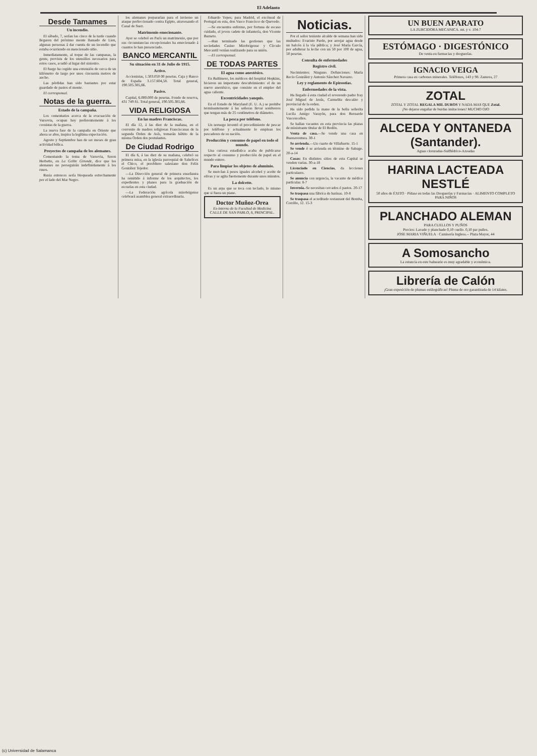El Adelanto
Desde Tamames
Un incendio.
El sábado, 7, serían las cinco de la tarde cuando llegaron del próximo monte llamado de Lien, algunas personas á dar cuenta de un incendio que estaba ocurriendo en mencionado sitio.
Inmediatamente, al toque de las campanas, la gente, provista de los utensilios necesarios para estos casos, acudió al lugar del siniestro.
El fuego ha cogido una extensión de cerca de un kilómetro de largo por unos cincuenta metros de ancho.
Las pérdidas han sido bastantes por estar guardado de pastos el monte.
El corresponsal.
Notas de la guerra.
Estado de la campaña.
Los comentarios acerca de la evacuación de Varsovia, ocupan hoy preferentemente á los cronistas de la guerra.
La nueva fase de la campaña en Oriente que ahora se abre, inspira la legítima expectación.
Agosto y Septiembre han de ser meses de gran actividad bélica.
Proyectos de campaña de los alemanes.
Comentando la toma de Varsovia, Seron Herbette, en La Gelite Gironde, dice que los alemanes no perseguirán indefinidamente á los rusos.
Rusia entonces sería bloqueada estrechamente por el lado del Mar Negro.
los alemanes prepararían para el invierno un ataque perfeccionado contra Egipto, atravesando el Canal de Suez.
Matrimonio emocionante.
Ayer se celebró en París un matrimonio, que por sus circunstancias excepcionales ha emocionado á cuantos lo han presenciado.
BANCO MERCANTIL
Su situación en 31 de Julio de 1915.
Activo.
Accionistas, 1.503.050 00 pesetas. Caja y Banco de España 3.157.604,58. Total general, 190.505.385,66.
Pasivo.
Capital, 6.000.000 de pesetas. Fondo de reserva, 431 749 81. Total general, 190.505.385,66.
VIDA RELIGIOSA
En las madres Franciscas.
El día 12, á las diez de la mañana, en el convento de madres religiosas Franciscanas de la segunda Orden de Asís, tomarán hábito de la misma Orden dos postulantes.
De Ciudad Rodrigo
El día 6, á las diez de su mañana, celebró su primera misa, en la iglesia parroquial de Sahelices el Chico, el presbítero salesiano don Felix González Tejedor.
—La Dirección general de primera enseñanza ha remitido á informe de los arquitectos, los expedientes y planos para la graduación de escuelas en esta ciudad.
—La Federación agrícola mirobrigense celebrará asamblea general extraordinaria.
Eduardo Yepes; para Madrid, el excónsul de Portugal en esta, don Vasco Francisco de Quevedo.
—Se encuentra enfermo, por fortuna de escaso cuidado, el joven cadete de infantería, don Vicente Barneto.
—Han terminado las gestiones que las sociedades Casino Mirobrigense y Círculo Mercantil venían realizando para su unión.
—El corresponsal.
DE TODAS PARTES
El agua como anestésico.
En Baltimore, los médicos del hospital Hopkins, hicieron un importante descubrimiento: el de un nuevo anestésico, que consiste en el empleo del agua caliente.
Excentricidades yanquis.
En el Estado de Maryland (E. U. A.) se prohibe terminantemente á las señoras llevar sombreros que tengan más de 25 centímetros de diámetro.
La pesca por teléfono.
Un noruego inventó el procedimiento de pescar por teléfono y actualmente lo emplean los pescadores de su nación.
Producción y consumo de papel en todo el mundo.
Una curiosa estadística acaba de publicarse respecto al consumo y producción de papel en el mundo entero.
Para limpiar los objetos de aluminio.
Se mezclan á pesos iguales alcohol y aceite de olivas y se agita fuertemente durante unos minutos.
La dolcette.
Es un arpa que se toca con teclado, lo mismo que si fuera un piano.
Doctor Muñoz-Orea
Ex-interno de la Facultad de Medicina
CALLE DE SAN PABLO, 8, PRINCIPAL.
Noticias.
Por el señor teniente alcalde de semana han sido multados: Evaristo Pardo, por arrojar agua desde un balcón á la vía pública; y José María García, por adulterar la leche con un 50 por 100 de agua, 50 pesetas.
Consulta de enfermedades
Registro civil.
Nacimientos: Ninguno. Defunciones: María Recio González y Antonio Sánchez Navarro.
Ley y reglamento de Epizootias.
Enfermedades de la vista.
Ha llegado á esta ciudad el reverendo padre fray José Miguel de Jesús, Carmelita descalzo y provincial de la orden.
Ha sido pedida la mano de la bella señorita Lucila Amigo Varayón, para don Bernardo Vasconcellos.
Se hallan vacantes en esta provincia las plazas de ministrante titular de El Bodón.
Venta de casa.—Se vende una casa en Buenaventura. 30-1
Se arrienda.—Un cuarto de Villafuerte. 15-1
Se vende ó se arrienda en término de Sahugo. 20-a-14
Casas: En distintos sitios de esta Capital se venden varias. 30-a-18
Licenciado en Ciencias, da lecciones particulares.
Se anuncia con urgencia, la vacante de médico particular. 8-7
Invernía.-Se necesitan cercados ó pastos. 20-17
Se traspasa una fábrica de harinas. 10-8
Se traspasa el acreditado restaurant del Bomba, Corrillo, 12. 15-3
UN BUEN APARATO
LA ZURCIDORA MECANICA. mt. y v. 104-7
ESTÓMAGO · DIGESTÓNICO
De venta en farmacias y droguerías.
IGNACIO VEIGA
Primera casa en carbones minerales. Teléfonos, 143 y 98. Zamora, 27
ZOTAL
ZOTAL Y ZOTAL REGALA MIL DUROS Y NADA MAS QUE Zotal.
¡No dejarse engañar de burdas imitaciones! MUCHO OJO
ALCEDA Y ONTANEDA (Santander).
Aguas cloruradas-Sulfhídrico-Azoadas
HARINA LACTEADA NESTLÉ
50 años de ÉXITO · Pídase en todas las Droguerías y Farmacias · ALIMENTO COMPLETO PARA NIÑOS
PLANCHADO ALEMAN
PARA CUELLOS Y PUÑOS
Precios: Lavado y planchado 0,10 cuello. 0,10 par puños.
JOSE MARIA VIÑUELA · Camisería Inglesa.-- Plaza Mayor, 44
A Somosancho
La estancia en este balneario es muy agradable y económica.
Librería de Calón
¡Gran exposición de plumas estilográficas! Pluma de oro garantizada de 14 kilates.
(c) Universidad de Salamanca